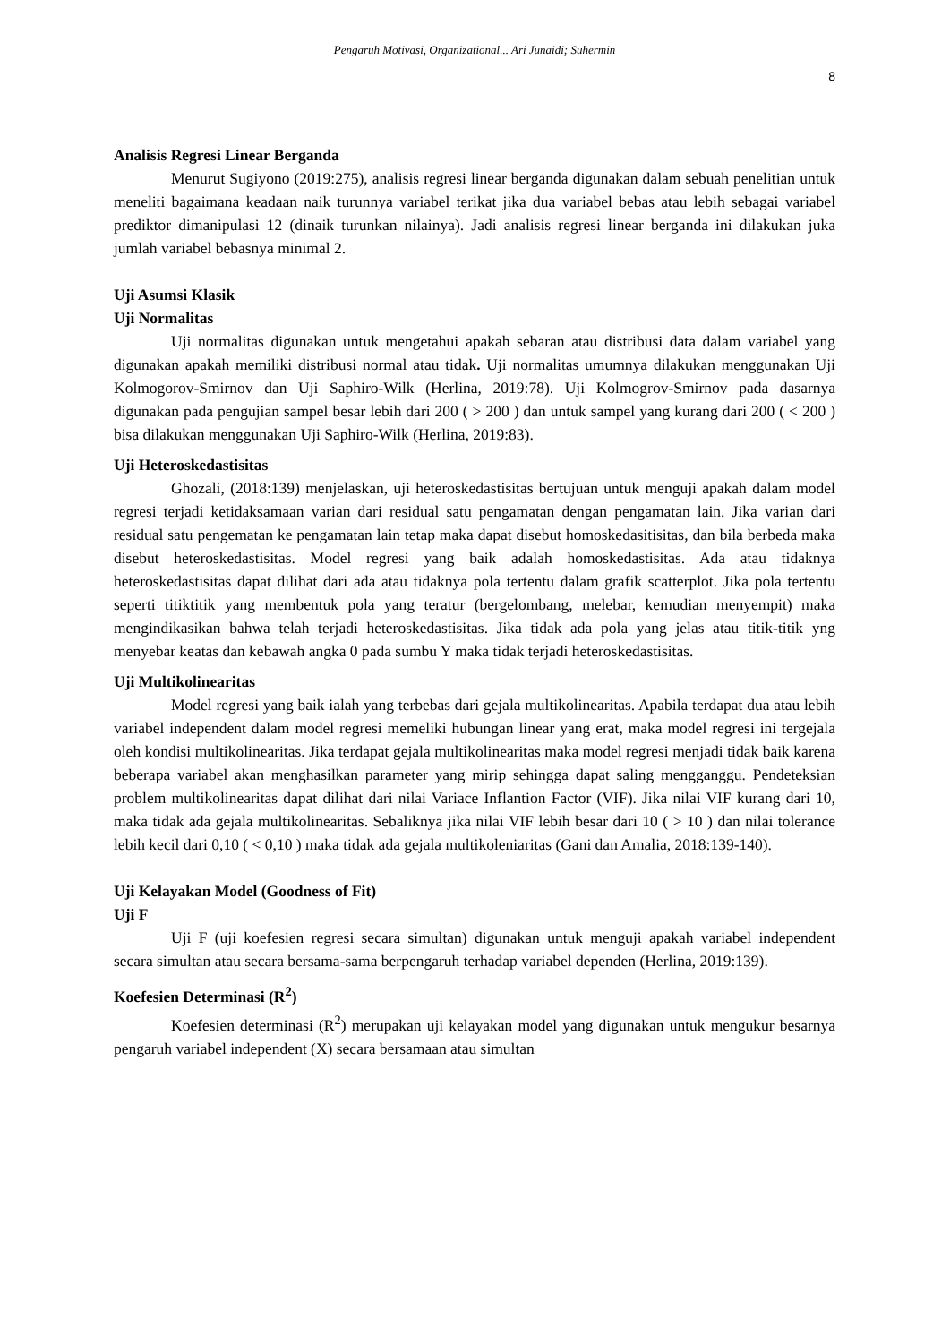Pengaruh Motivasi, Organizational... Ari Junaidi; Suhermin
8
Analisis Regresi Linear Berganda
Menurut Sugiyono (2019:275), analisis regresi linear berganda digunakan dalam sebuah penelitian untuk meneliti bagaimana keadaan naik turunnya variabel terikat jika dua variabel bebas atau lebih sebagai variabel prediktor dimanipulasi 12 (dinaik turunkan nilainya). Jadi analisis regresi linear berganda ini dilakukan juka jumlah variabel bebasnya minimal 2.
Uji Asumsi Klasik
Uji Normalitas
Uji normalitas digunakan untuk mengetahui apakah sebaran atau distribusi data dalam variabel yang digunakan apakah memiliki distribusi normal atau tidak. Uji normalitas umumnya dilakukan menggunakan Uji Kolmogorov-Smirnov dan Uji Saphiro-Wilk (Herlina, 2019:78). Uji Kolmogrov-Smirnov pada dasarnya digunakan pada pengujian sampel besar lebih dari 200 ( > 200 ) dan untuk sampel yang kurang dari 200 ( < 200 ) bisa dilakukan menggunakan Uji Saphiro-Wilk (Herlina, 2019:83).
Uji Heteroskedastisitas
Ghozali, (2018:139) menjelaskan, uji heteroskedastisitas bertujuan untuk menguji apakah dalam model regresi terjadi ketidaksamaan varian dari residual satu pengamatan dengan pengamatan lain. Jika varian dari residual satu pengematan ke pengamatan lain tetap maka dapat disebut homoskedasitisitas, dan bila berbeda maka disebut heteroskedastisitas. Model regresi yang baik adalah homoskedastisitas. Ada atau tidaknya heteroskedastisitas dapat dilihat dari ada atau tidaknya pola tertentu dalam grafik scatterplot. Jika pola tertentu seperti titiktitik yang membentuk pola yang teratur (bergelombang, melebar, kemudian menyempit) maka mengindikasikan bahwa telah terjadi heteroskedastisitas. Jika tidak ada pola yang jelas atau titik-titik yng menyebar keatas dan kebawah angka 0 pada sumbu Y maka tidak terjadi heteroskedastisitas.
Uji Multikolinearitas
Model regresi yang baik ialah yang terbebas dari gejala multikolinearitas. Apabila terdapat dua atau lebih variabel independent dalam model regresi memeliki hubungan linear yang erat, maka model regresi ini tergejala oleh kondisi multikolinearitas. Jika terdapat gejala multikolinearitas maka model regresi menjadi tidak baik karena beberapa variabel akan menghasilkan parameter yang mirip sehingga dapat saling mengganggu. Pendeteksian problem multikolinearitas dapat dilihat dari nilai Variace Inflantion Factor (VIF). Jika nilai VIF kurang dari 10, maka tidak ada gejala multikolinearitas. Sebaliknya jika nilai VIF lebih besar dari 10 ( > 10 ) dan nilai tolerance lebih kecil dari 0,10 ( < 0,10 ) maka tidak ada gejala multikoleniaritas (Gani dan Amalia, 2018:139-140).
Uji Kelayakan Model (Goodness of Fit)
Uji F
Uji F (uji koefesien regresi secara simultan) digunakan untuk menguji apakah variabel independent secara simultan atau secara bersama-sama berpengaruh terhadap variabel dependen (Herlina, 2019:139).
Koefesien Determinasi (R<sup>2</sup>)
Koefesien determinasi (R<sup>2</sup>) merupakan uji kelayakan model yang digunakan untuk mengukur besarnya pengaruh variabel independent (X) secara bersamaan atau simultan